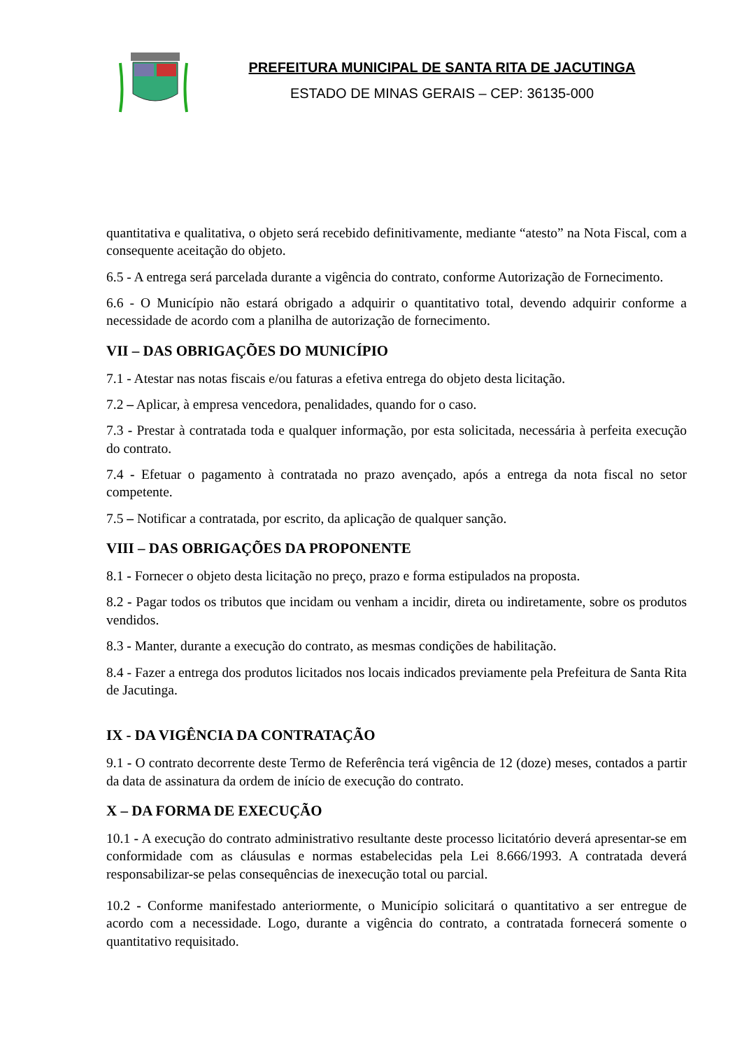PREFEITURA MUNICIPAL DE SANTA RITA DE JACUTINGA
ESTADO DE MINAS GERAIS – CEP: 36135-000
quantitativa e qualitativa, o objeto será recebido definitivamente, mediante “atesto” na Nota Fiscal, com a consequente aceitação do objeto.
6.5 - A entrega será parcelada durante a vigência do contrato, conforme Autorização de Fornecimento.
6.6 - O Município não estará obrigado a adquirir o quantitativo total, devendo adquirir conforme a necessidade de acordo com a planilha de autorização de fornecimento.
VII – DAS OBRIGAÇÕES DO MUNICÍPIO
7.1 - Atestar nas notas fiscais e/ou faturas a efetiva entrega do objeto desta licitação.
7.2 – Aplicar, à empresa vencedora, penalidades, quando for o caso.
7.3 - Prestar à contratada toda e qualquer informação, por esta solicitada, necessária à perfeita execução do contrato.
7.4 - Efetuar o pagamento à contratada no prazo avençado, após a entrega da nota fiscal no setor competente.
7.5 – Notificar a contratada, por escrito, da aplicação de qualquer sanção.
VIII – DAS OBRIGAÇÕES DA PROPONENTE
8.1 - Fornecer o objeto desta licitação no preço, prazo e forma estipulados na proposta.
8.2 - Pagar todos os tributos que incidam ou venham a incidir, direta ou indiretamente, sobre os produtos vendidos.
8.3 - Manter, durante a execução do contrato, as mesmas condições de habilitação.
8.4 - Fazer a entrega dos produtos licitados nos locais indicados previamente pela Prefeitura de Santa Rita de Jacutinga.
IX - DA VIGÊNCIA DA CONTRATAÇÃO
9.1 - O contrato decorrente deste Termo de Referência terá vigência de 12 (doze) meses, contados a partir da data de assinatura da ordem de início de execução do contrato.
X – DA FORMA DE EXECUÇÃO
10.1 - A execução do contrato administrativo resultante deste processo licitatório deverá apresentar-se em conformidade com as cláusulas e normas estabelecidas pela Lei 8.666/1993. A contratada deverá responsabilizar-se pelas consequências de inexecução total ou parcial.
10.2 - Conforme manifestado anteriormente, o Município solicitará o quantitativo a ser entregue de acordo com a necessidade. Logo, durante a vigência do contrato, a contratada fornecerá somente o quantitativo requisitado.